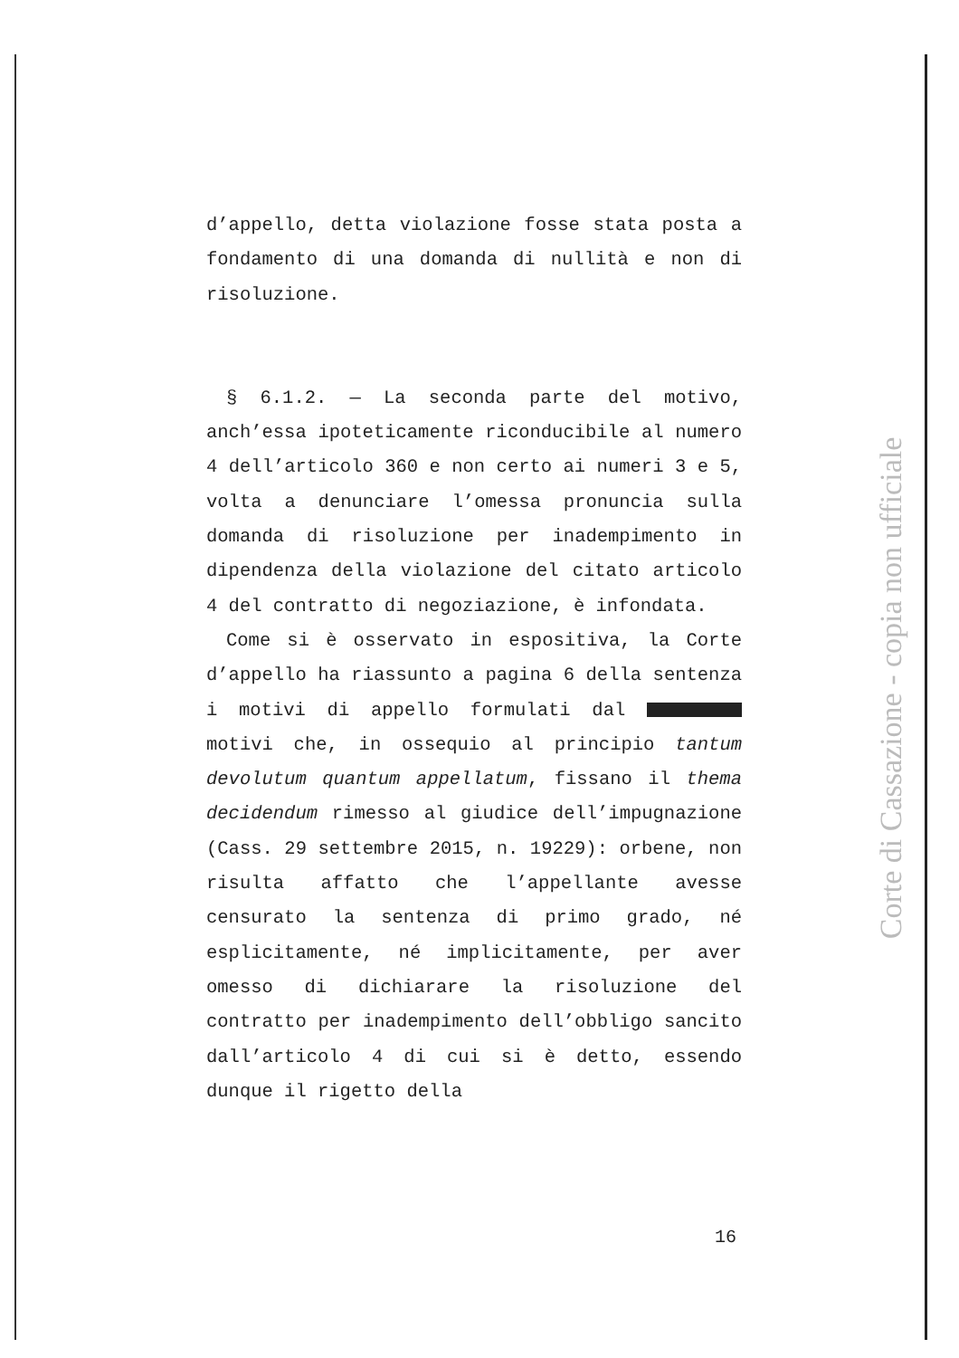d’appello, detta violazione fosse stata posta a fondamento di una domanda di nullità e non di risoluzione.
§ 6.1.2. — La seconda parte del motivo, anch’essa ipoteticamente riconducibile al numero 4 dell’articolo 360 e non certo ai numeri 3 e 5, volta a denunciare l’omessa pronuncia sulla domanda di risoluzione per inadempimento in dipendenza della violazione del citato articolo 4 del contratto di negoziazione, è infondata.
Come si è osservato in espositiva, la Corte d’appello ha riassunto a pagina 6 della sentenza i motivi di appello formulati dal motivi che, in ossequio al principio tantum devolutum quantum appellatum, fissano il thema decidendum rimesso al giudice dell’impugnazione (Cass. 29 settembre 2015, n. 19229): orbene, non risulta affatto che l’appellante avesse censurato la sentenza di primo grado, né esplicitamente, né implicitamente, per aver omesso di dichiarare la risoluzione del contratto per inadempimento dell’obbligo sancito dall’articolo 4 di cui si è detto, essendo dunque il rigetto della
16
Corte di Cassazione - copia non ufficiale